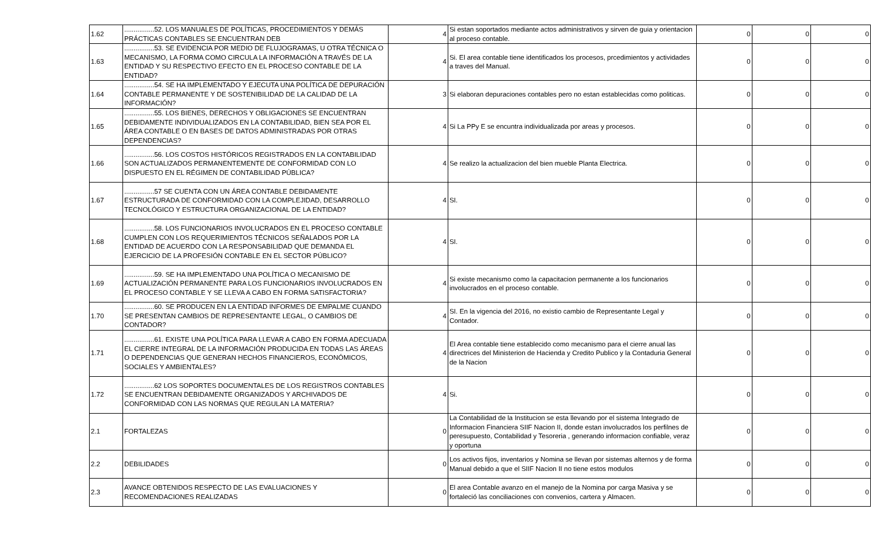| 1.62 | ................52. LOS MANUALES DE POLÍTICAS, PROCEDIMIENTOS Y DEMÁS PRÁCTICAS CONTABLES SE ENCUENTRAN DEB | 4 | Si estan soportados mediante actos administrativos y sirven de guia y orientacion al proceso contable. | 0 | 0 | 0 |
| 1.63 | ................53. SE EVIDENCIA POR MEDIO DE FLUJOGRAMAS, U OTRA TÉCNICA O MECANISMO, LA FORMA COMO CIRCULA LA INFORMACIÓN A TRAVÉS DE LA ENTIDAD Y SU RESPECTIVO EFECTO EN EL PROCESO CONTABLE DE LA ENTIDAD? | 4 | Si. El area contable tiene identificados los procesos, prcedimientos y actividades a traves del Manual. | 0 | 0 | 0 |
| 1.64 | ................54. SE HA IMPLEMENTADO Y EJECUTA UNA POLÍTICA DE DEPURACIÓN CONTABLE PERMANENTE Y DE SOSTENIBILIDAD DE LA CALIDAD DE LA INFORMACIÓN? | 3 | Si elaboran depuraciones contables pero no estan establecidas como politicas. | 0 | 0 | 0 |
| 1.65 | ................55. LOS BIENES, DERECHOS Y OBLIGACIONES SE ENCUENTRAN DEBIDAMENTE INDIVIDUALIZADOS EN LA CONTABILIDAD, BIEN SEA POR EL ÁREA CONTABLE O EN BASES DE DATOS ADMINISTRADAS POR OTRAS DEPENDENCIAS? | 4 | Si La PPy E se encuntra individualizada por areas y procesos. | 0 | 0 | 0 |
| 1.66 | ................56. LOS COSTOS HISTÓRICOS REGISTRADOS EN LA CONTABILIDAD SON ACTUALIZADOS PERMANENTEMENTE DE CONFORMIDAD CON LO DISPUESTO EN EL RÉGIMEN DE CONTABILIDAD PÚBLICA? | 4 | Se realizo la actualizacion del bien mueble Planta Electrica. | 0 | 0 | 0 |
| 1.67 | ................57 SE CUENTA CON UN ÁREA CONTABLE DEBIDAMENTE ESTRUCTURADA DE CONFORMIDAD CON LA COMPLEJIDAD, DESARROLLO TECNOLÓGICO Y ESTRUCTURA ORGANIZACIONAL DE LA ENTIDAD? | 4 | SI. | 0 | 0 | 0 |
| 1.68 | ................58. LOS FUNCIONARIOS INVOLUCRADOS EN EL PROCESO CONTABLE CUMPLEN CON LOS REQUERIMIENTOS TÉCNICOS SEÑALADOS POR LA ENTIDAD DE ACUERDO CON LA RESPONSABILIDAD QUE DEMANDA EL EJERCICIO DE LA PROFESIÓN CONTABLE EN EL SECTOR PÚBLICO? | 4 | SI. | 0 | 0 | 0 |
| 1.69 | ................59. SE HA IMPLEMENTADO UNA POLÍTICA O MECANISMO DE ACTUALIZACIÓN PERMANENTE PARA LOS FUNCIONARIOS INVOLUCRADOS EN EL PROCESO CONTABLE Y SE LLEVA A CABO EN FORMA SATISFACTORIA? | 4 | Si existe mecanismo como la capacitacion permanente a los funcionarios involucrados en el proceso contable. | 0 | 0 | 0 |
| 1.70 | ................60. SE PRODUCEN EN LA ENTIDAD INFORMES DE EMPALME CUANDO SE PRESENTAN CAMBIOS DE REPRESENTANTE LEGAL, O CAMBIOS DE CONTADOR? | 4 | SI. En la vigencia del 2016, no existio cambio de Representante Legal y Contador. | 0 | 0 | 0 |
| 1.71 | ................61. EXISTE UNA POLÍTICA PARA LLEVAR A CABO EN FORMA ADECUADA EL CIERRE INTEGRAL DE LA INFORMACIÓN PRODUCIDA EN TODAS LAS ÁREAS O DEPENDENCIAS QUE GENERAN HECHOS FINANCIEROS, ECONÓMICOS, SOCIALES Y AMBIENTALES? | 4 | El Area contable tiene establecido como mecanismo para el cierre anual las directrices del Ministerion de Hacienda y Credito Publico y la Contaduria General de la Nacion | 0 | 0 | 0 |
| 1.72 | ................62 LOS SOPORTES DOCUMENTALES DE LOS REGISTROS CONTABLES SE ENCUENTRAN DEBIDAMENTE ORGANIZADOS Y ARCHIVADOS DE CONFORMIDAD CON LAS NORMAS QUE REGULAN LA MATERIA? | 4 | Si. | 0 | 0 | 0 |
| 2.1 | FORTALEZAS | 0 | La Contabilidad de la Institucion se esta llevando por el sistema Integrado de Informacion Financiera SIIF Nacion II, donde estan involucrados los perfilnes de peresupuesto, Contabilidad y Tesoreria , generando informacion confiable, veraz y oportuna | 0 | 0 | 0 |
| 2.2 | DEBILIDADES | 0 | Los activos fijos, inventarios y Nomina se llevan por sistemas alternos y de forma Manual debido a que el SIIF Nacion II no tiene estos modulos | 0 | 0 | 0 |
| 2.3 | AVANCE OBTENIDOS RESPECTO DE LAS EVALUACIONES Y RECOMENDACIONES REALIZADAS | 0 | El area Contable avanzo en el manejo de la Nomina por carga Masiva y se fortaleció las conciliaciones con convenios, cartera y Almacen. | 0 | 0 | 0 |